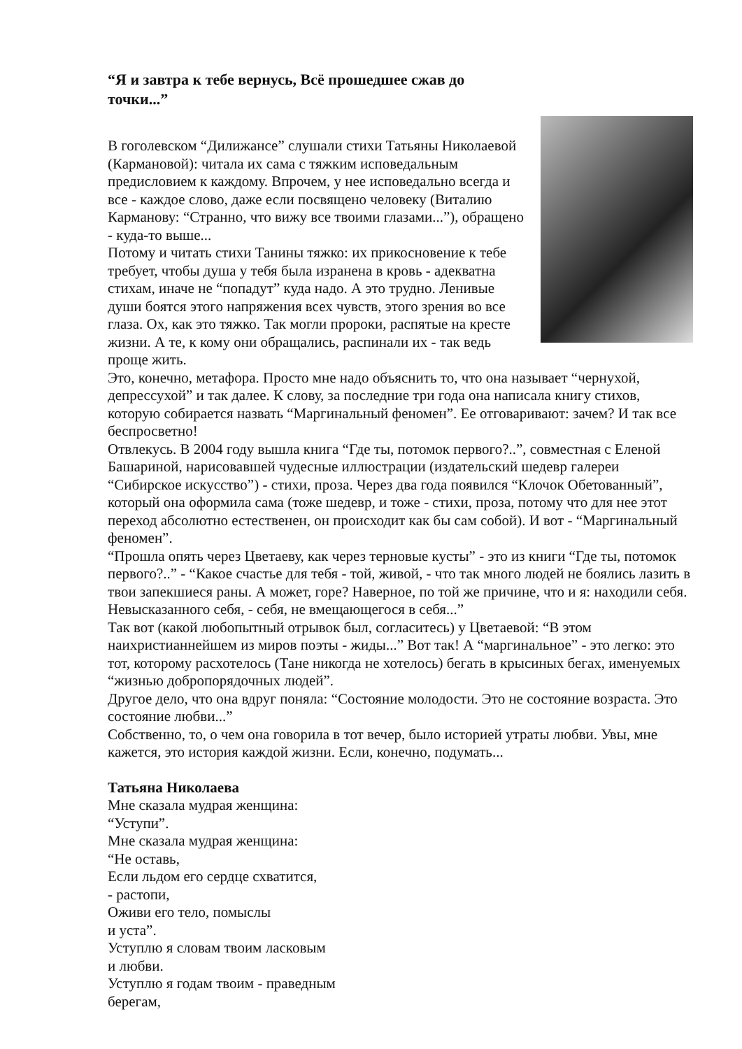“Я и завтра к тебе вернусь, Всё прошедшее сжав до точки...”
В гоголевском “Дилижансе” слушали стихи Татьяны Николаевой (Кармановой): читала их сама с тяжким исповедальным предисловием к каждому. Впрочем, у нее исповедально всегда и все - каждое слово, даже если посвящено человеку (Виталию Карманову: “Странно, что вижу все твоими глазами...”), обращено - куда-то выше...
Потому и читать стихи Танины тяжко: их прикосновение к тебе требует, чтобы душа у тебя была изранена в кровь - адекватна стихам, иначе не “попадут” куда надо. А это трудно. Ленивые души боятся этого напряжения всех чувств, этого зрения во все глаза. Ох, как это тяжко. Так могли пророки, распятые на кресте жизни. А те, к кому они обращались, распинали их - так ведь проще жить.
Это, конечно, метафора. Просто мне надо объяснить то, что она называет “чернухой, депрессухой” и так далее. К слову, за последние три года она написала книгу стихов, которую собирается назвать “Маргинальный феномен”. Ее отговаривают: зачем? И так все беспросветно!
Отвлекусь. В 2004 году вышла книга “Где ты, потомок первого?..”, совместная с Еленой Башариной, нарисовавшей чудесные иллюстрации (издательский шедевр галереи “Сибирское искусство”) - стихи, проза. Через два года появился “Клочок Обетованный”, который она оформила сама (тоже шедевр, и тоже - стихи, проза, потому что для нее этот переход абсолютно естественен, он происходит как бы сам собой). И вот - “Маргинальный феномен”.
“Прошла опять через Цветаеву, как через терновые кусты” - это из книги “Где ты, потомок первого?..” - “Какое счастье для тебя - той, живой, - что так много людей не боялись лазить в твои запекшиеся раны. А может, горе? Наверное, по той же причине, что и я: находили себя. Невысказанного себя, - себя, не вмещающегося в себя...”
Так вот (какой любопытный отрывок был, согласитесь) у Цветаевой: “В этом наихристианнейшем из миров поэты - жиды...” Вот так! А “маргинальное” - это легко: это тот, которому расхотелось (Тане никогда не хотелось) бегать в крысиных бегах, именуемых “жизнью добропорядочных людей”.
Другое дело, что она вдруг поняла: “Состояние молодости. Это не состояние возраста. Это состояние любви...”
Собственно, то, о чем она говорила в тот вечер, было историей утраты любви. Увы, мне кажется, это история каждой жизни. Если, конечно, подумать...
Татьяна Николаева
Мне сказала мудрая женщина:
“Уступи”.
Мне сказала мудрая женщина:
“Не оставь,
Если льдом его сердце схватится,
- растопи,
Оживи его тело, помыслы
и уста”.
Уступлю я словам твоим ласковым
и любви.
Уступлю я годам твоим - праведным
берегам,